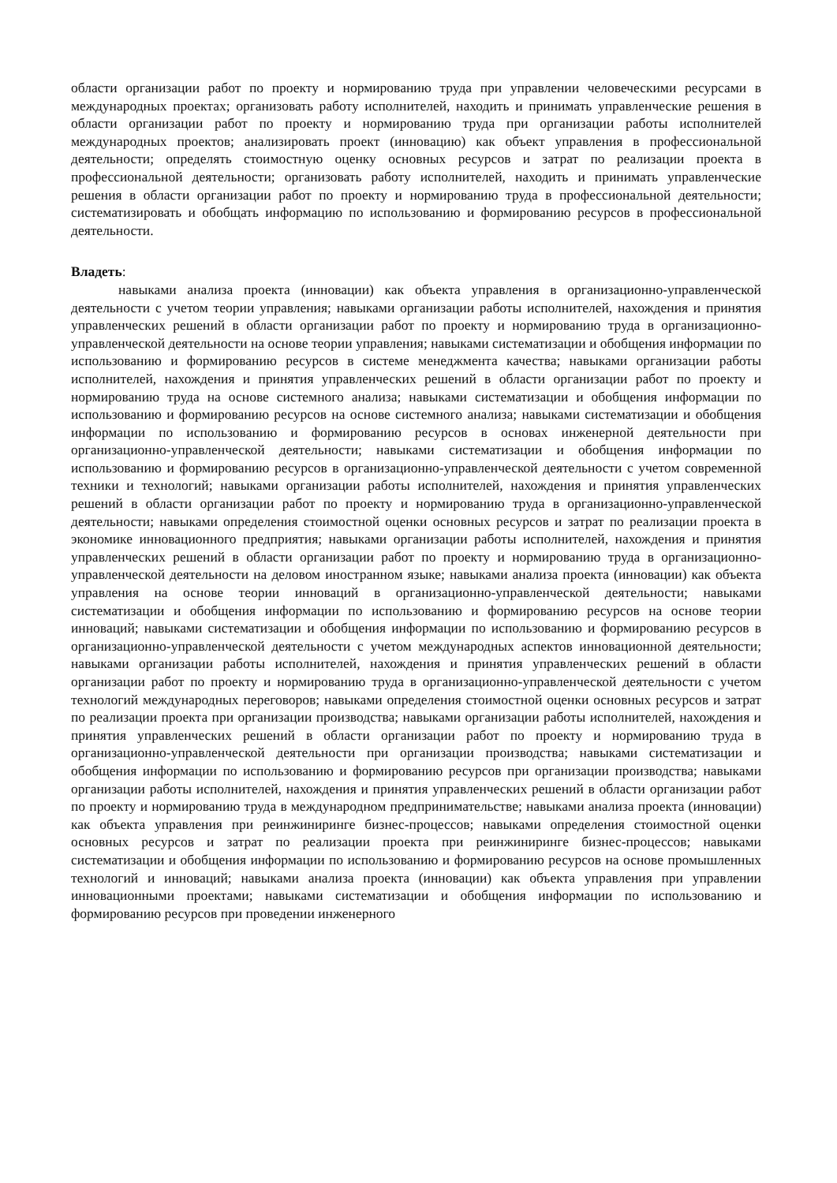области организации работ по проекту и нормированию труда при управлении человеческими ресурсами в международных проектах; организовать работу исполнителей, находить и принимать управленческие решения в области организации работ по проекту и нормированию труда при организации работы исполнителей международных проектов; анализировать проект (инновацию) как объект управления в профессиональной деятельности; определять стоимостную оценку основных ресурсов и затрат по реализации проекта в профессиональной деятельности; организовать работу исполнителей, находить и принимать управленческие решения в области организации работ по проекту и нормированию труда в профессиональной деятельности; систематизировать и обобщать информацию по использованию и формированию ресурсов в профессиональной деятельности.
Владеть:
навыками анализа проекта (инновации) как объекта управления в организационно-управленческой деятельности с учетом теории управления; навыками организации работы исполнителей, нахождения и принятия управленческих решений в области организации работ по проекту и нормированию труда в организационно-управленческой деятельности на основе теории управления; навыками систематизации и обобщения информации по использованию и формированию ресурсов в системе менеджмента качества; навыками организации работы исполнителей, нахождения и принятия управленческих решений в области организации работ по проекту и нормированию труда на основе системного анализа; навыками систематизации и обобщения информации по использованию и формированию ресурсов на основе системного анализа; навыками систематизации и обобщения информации по использованию и формированию ресурсов в основах инженерной деятельности при организационно-управленческой деятельности; навыками систематизации и обобщения информации по использованию и формированию ресурсов в организационно-управленческой деятельности с учетом современной техники и технологий; навыками организации работы исполнителей, нахождения и принятия управленческих решений в области организации работ по проекту и нормированию труда в организационно-управленческой деятельности; навыками определения стоимостной оценки основных ресурсов и затрат по реализации проекта в экономике инновационного предприятия; навыками организации работы исполнителей, нахождения и принятия управленческих решений в области организации работ по проекту и нормированию труда в организационно-управленческой деятельности на деловом иностранном языке; навыками анализа проекта (инновации) как объекта управления на основе теории инноваций в организационно-управленческой деятельности; навыками систематизации и обобщения информации по использованию и формированию ресурсов на основе теории инноваций; навыками систематизации и обобщения информации по использованию и формированию ресурсов в организационно-управленческой деятельности с учетом международных аспектов инновационной деятельности; навыками организации работы исполнителей, нахождения и принятия управленческих решений в области организации работ по проекту и нормированию труда в организационно-управленческой деятельности с учетом технологий международных переговоров; навыками определения стоимостной оценки основных ресурсов и затрат по реализации проекта при организации производства; навыками организации работы исполнителей, нахождения и принятия управленческих решений в области организации работ по проекту и нормированию труда в организационно-управленческой деятельности при организации производства; навыками систематизации и обобщения информации по использованию и формированию ресурсов при организации производства; навыками организации работы исполнителей, нахождения и принятия управленческих решений в области организации работ по проекту и нормированию труда в международном предпринимательстве; навыками анализа проекта (инновации) как объекта управления при реинжиниринге бизнес-процессов; навыками определения стоимостной оценки основных ресурсов и затрат по реализации проекта при реинжиниринге бизнес-процессов; навыками систематизации и обобщения информации по использованию и формированию ресурсов на основе промышленных технологий и инноваций; навыками анализа проекта (инновации) как объекта управления при управлении инновационными проектами; навыками систематизации и обобщения информации по использованию и формированию ресурсов при проведении инженерного